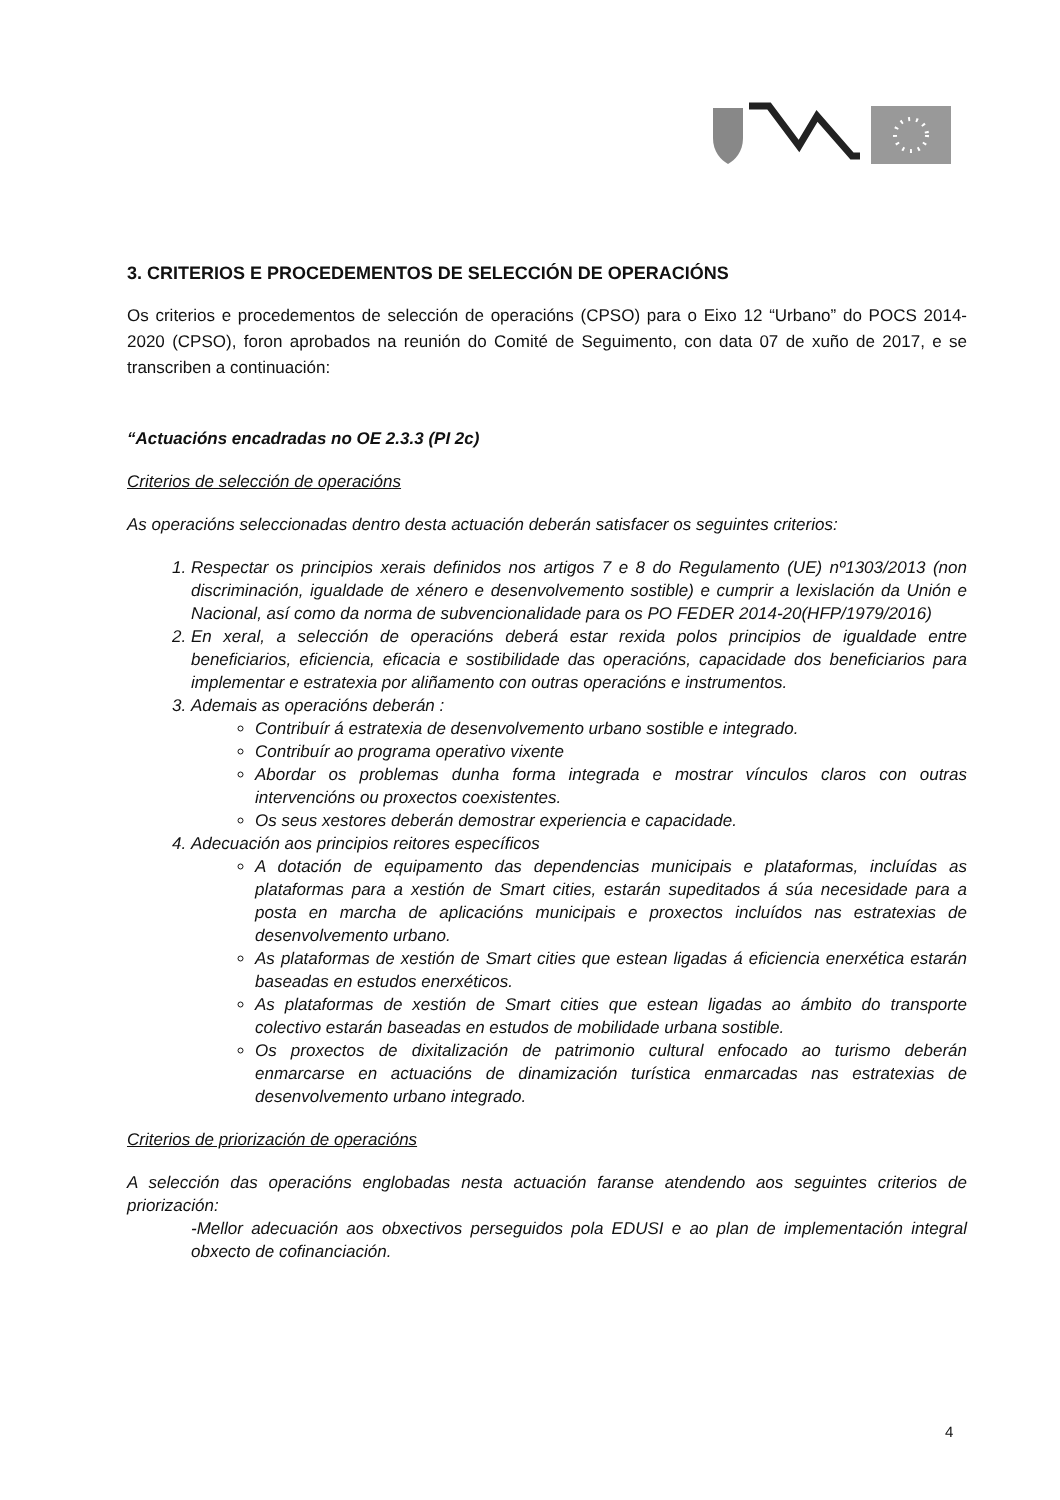3. CRITERIOS E PROCEDEMENTOS DE SELECCIÓN DE OPERACIÓNS
Os criterios e procedementos de selección de operacións (CPSO) para o Eixo 12 “Urbano” do POCS 2014-2020 (CPSO), foron aprobados na reunión do Comité de Seguimento, con data 07 de xuño de 2017, e se transcriben a continuación:
“Actuacións encadradas no OE 2.3.3 (PI 2c)
Criterios de selección de operacións
As operacións seleccionadas dentro desta actuación deberán satisfacer os seguintes criterios:
1. Respectar os principios xerais definidos nos artigos 7 e 8 do Regulamento (UE) nº1303/2013 (non discriminación, igualdade de xénero e desenvolvemento sostible) e cumprir a lexislación da Unión e Nacional, así como da norma de subvencionalidade para os PO FEDER 2014-20(HFP/1979/2016)
2. En xeral, a selección de operacións deberá estar rexida polos principios de igualdade entre beneficiarios, eficiencia, eficacia e sostibilidade das operacións, capacidade dos beneficiarios para implementar e estratexia por aliñamento con outras operacións e instrumentos.
3. Ademais as operacións deberán :
Contribuír á estratexia de desenvolvemento urbano sostible e integrado.
Contribuír ao programa operativo vixente
Abordar os problemas dunha forma integrada e mostrar vínculos claros con outras intervencións ou proxectos coexistentes.
Os seus xestores deberán demostrar experiencia e capacidade.
4. Adecuación aos principios reitores específicos
A dotación de equipamento das dependencias municipais e plataformas, incluídas as plataformas para a xestión de Smart cities, estarán supeditados á súa necesidade para a posta en marcha de aplicacións municipais e proxectos incluídos nas estratexias de desenvolvemento urbano.
As plataformas de xestión de Smart cities que estean ligadas á eficiencia enerxética estarán baseadas en estudos enerxéticos.
As plataformas de xestión de Smart cities que estean ligadas ao ámbito do transporte colectivo estarán baseadas en estudos de mobilidade urbana sostible.
Os proxectos de dixitalización de patrimonio cultural enfocado ao turismo deberán enmarcarse en actuacións de dinamización turística enmarcadas nas estratexias de desenvolvemento urbano integrado.
Criterios de priorización de operacións
A selección das operacións englobadas nesta actuación faranse atendendo aos seguintes criterios de priorización:
-Mellor adecuación aos obxectivos perseguidos pola EDUSI e ao plan de implementación integral obxecto de cofinanciación.
4